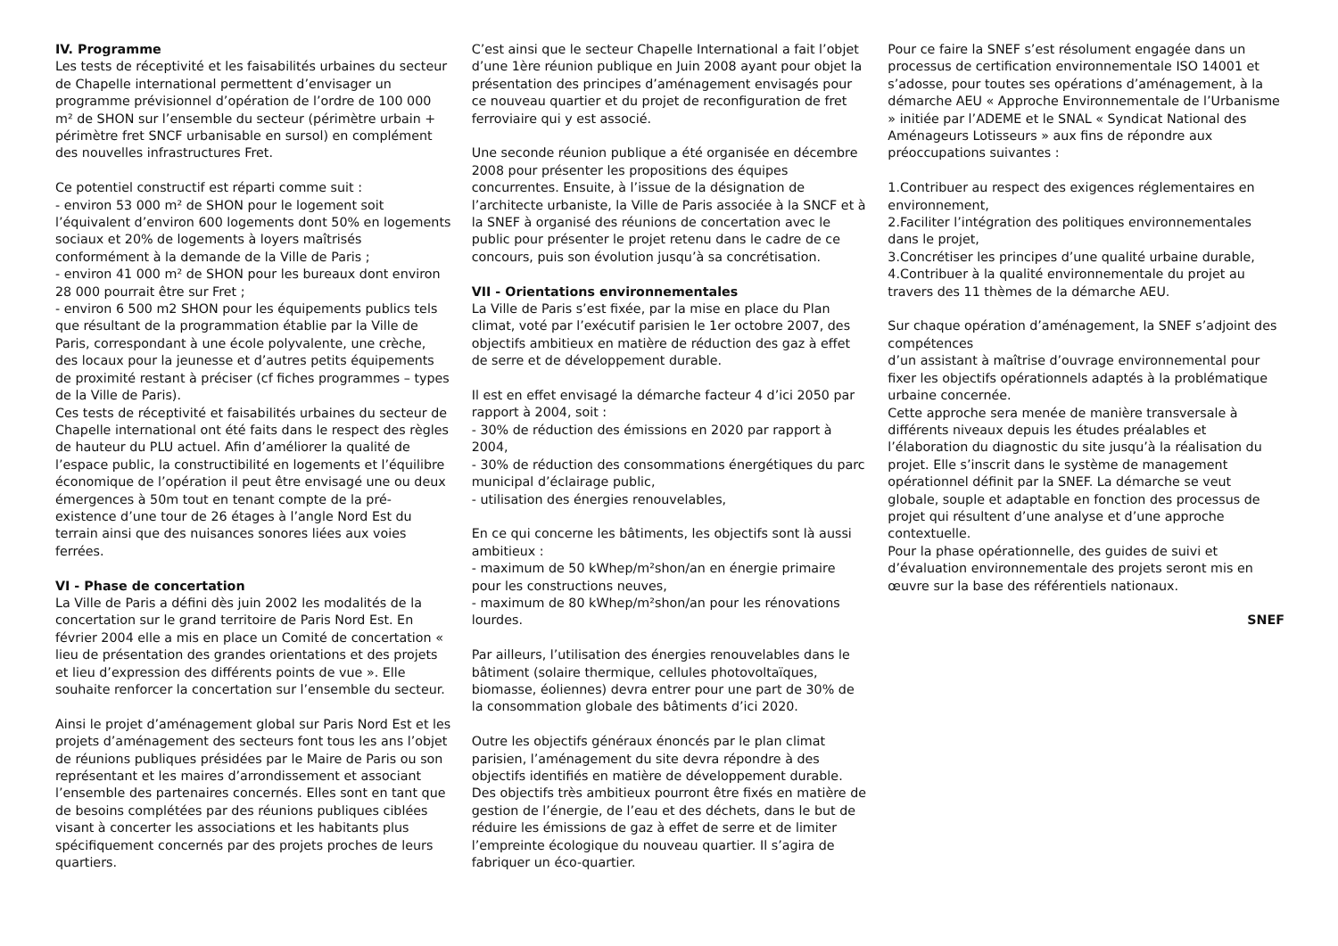IV. Programme
Les tests de réceptivité et les faisabilités urbaines du secteur de Chapelle international permettent d’envisager un programme prévisionnel d’opération de l’ordre de 100 000 m² de SHON sur l’ensemble du secteur (périmètre urbain + périmètre fret SNCF urbanisable en sursol) en complément des nouvelles infrastructures Fret.
Ce potentiel constructif est réparti comme suit :
- environ 53 000 m² de SHON pour le logement soit l’équivalent d’environ 600 logements dont 50% en logements sociaux et 20% de logements à loyers maîtrisés conformément à la demande de la Ville de Paris ;
- environ 41 000 m² de SHON pour les bureaux dont environ 28 000 pourrait être sur Fret ;
- environ 6 500 m2 SHON pour les équipements publics tels que résultant de la programmation établie par la Ville de Paris, correspondant à une école polyvalente, une crèche, des locaux pour la jeunesse et d’autres petits équipements de proximité restant à préciser (cf fiches programmes – types de la Ville de Paris).
Ces tests de réceptivité et faisabilités urbaines du secteur de Chapelle international ont été faits dans le respect des règles de hauteur du PLU actuel. Afin d’améliorer la qualité de l’espace public, la constructibilité en logements et l’équilibre économique de l’opération il peut être envisagé une ou deux émergences à 50m tout en tenant compte de la pré-existence d’une tour de 26 étages à l’angle Nord Est du terrain ainsi que des nuisances sonores liées aux voies ferrées.
VI - Phase de concertation
La Ville de Paris a défini dès juin 2002 les modalités de la concertation sur le grand territoire de Paris Nord Est. En février 2004 elle a mis en place un Comité de concertation « lieu de présentation des grandes orientations et des projets et lieu d’expression des différents points de vue ». Elle souhaite renforcer la concertation sur l’ensemble du secteur.
Ainsi le projet d’aménagement global sur Paris Nord Est et les projets d’aménagement des secteurs font tous les ans l’objet de réunions publiques présidées par le Maire de Paris ou son représentant et les maires d’arrondissement et associant l’ensemble des partenaires concernés. Elles sont en tant que de besoins complétées par des réunions publiques ciblées visant à concerter les associations et les habitants plus spécifiquement concernés par des projets proches de leurs quartiers.
C’est ainsi que le secteur Chapelle International a fait l’objet d’une 1ère réunion publique en Juin 2008 ayant pour objet la présentation des principes d’aménagement envisagés pour ce nouveau quartier et du projet de reconfiguration de fret ferroviaire qui y est associé.
Une seconde réunion publique a été organisée en décembre 2008 pour présenter les propositions des équipes concurrentes. Ensuite, à l’issue de la désignation de l’architecte urbaniste, la Ville de Paris associée à la SNCF et à la SNEF à organisé des réunions de concertation avec le public pour présenter le projet retenu dans le cadre de ce concours, puis son évolution jusqu’à sa concrétisation.
VII - Orientations environnementales
La Ville de Paris s’est fixée, par la mise en place du Plan climat, voté par l’exécutif parisien le 1er octobre 2007, des objectifs ambitieux en matière de réduction des gaz à effet de serre et de développement durable.
Il est en effet envisagé la démarche facteur 4 d’ici 2050 par rapport à 2004, soit :
- 30% de réduction des émissions en 2020 par rapport à 2004,
- 30% de réduction des consommations énergétiques du parc municipal d’éclairage public,
- utilisation des énergies renouvelables,
En ce qui concerne les bâtiments, les objectifs sont là aussi ambitieux :
- maximum de 50 kWhep/m²shon/an en énergie primaire pour les constructions neuves,
- maximum de 80 kWhep/m²shon/an pour les rénovations lourdes.
Par ailleurs, l’utilisation des énergies renouvelables dans le bâtiment (solaire thermique, cellules photovoltaïques, biomasse, éoliennes) devra entrer pour une part de 30% de la consommation globale des bâtiments d’ici 2020.
Outre les objectifs généraux énoncés par le plan climat parisien, l’aménagement du site devra répondre à des objectifs identifiés en matière de développement durable. Des objectifs très ambitieux pourront être fixés en matière de gestion de l’énergie, de l’eau et des déchets, dans le but de réduire les émissions de gaz à effet de serre et de limiter l’empreinte écologique du nouveau quartier. Il s’agira de fabriquer un éco-quartier.
Pour ce faire la SNEF s’est résolument engagée dans un processus de certification environnementale ISO 14001 et s’adosse, pour toutes ses opérations d’aménagement, à la démarche AEU « Approche Environnementale de l’Urbanisme » initiée par l’ADEME et le SNAL « Syndicat National des Aménageurs Lotisseurs » aux fins de répondre aux préoccupations suivantes :
1.Contribuer au respect des exigences réglementaires en environnement,
2.Faciliter l’intégration des politiques environnementales dans le projet,
3.Concrétiser les principes d’une qualité urbaine durable,
4.Contribuer à la qualité environnementale du projet au travers des 11 thèmes de la démarche AEU.
Sur chaque opération d’aménagement, la SNEF s’adjoint des compétences
d’un assistant à maîtrise d’ouvrage environnemental pour fixer les objectifs opérationnels adaptés à la problématique urbaine concernée.
Cette approche sera menée de manière transversale à différents niveaux depuis les études préalables et l’élaboration du diagnostic du site jusqu’à la réalisation du projet. Elle s’inscrit dans le système de management opérationnel définit par la SNEF. La démarche se veut globale, souple et adaptable en fonction des processus de projet qui résultent d’une analyse et d’une approche contextuelle.
Pour la phase opérationnelle, des guides de suivi et d’évaluation environnementale des projets seront mis en œuvre sur la base des référentiels nationaux.
SNEF